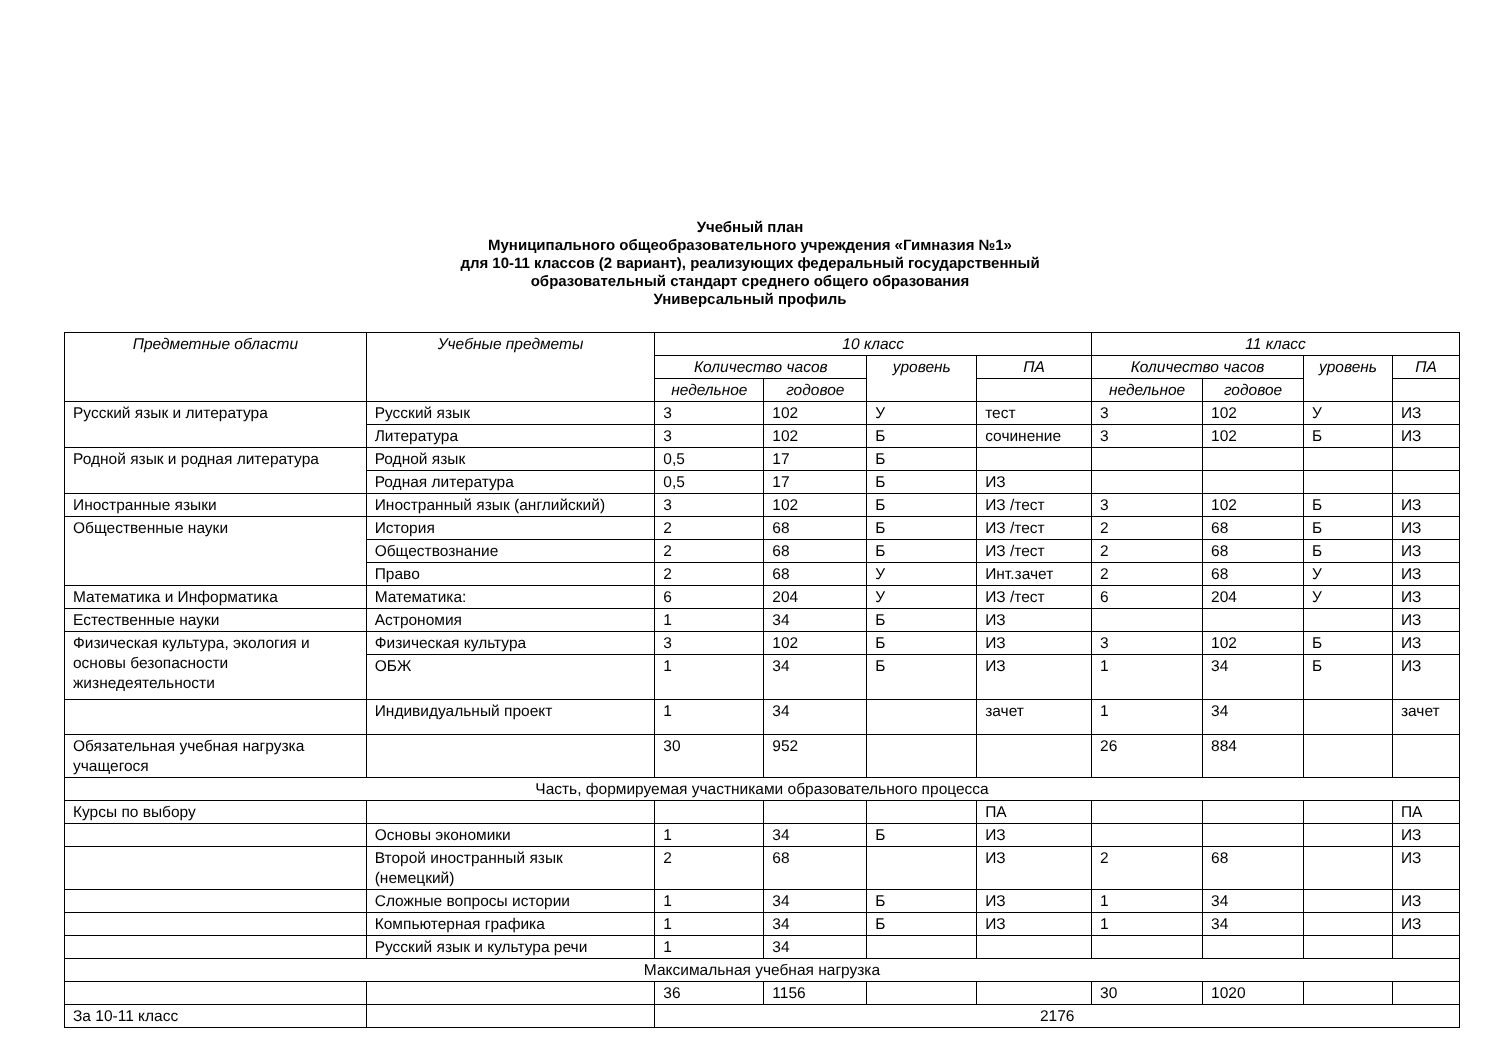Учебный план
Муниципального общеобразовательного учреждения «Гимназия №1»
для 10-11 классов (2 вариант), реализующих федеральный государственный
образовательный стандарт среднего общего образования
Универсальный профиль
| Предметные области | Учебные предметы | 10 класс | | | | 11 класс | | | |
| --- | --- | --- | --- | --- | --- | --- | --- | --- | --- |
| | | Количество часов | | уровень | ПА | Количество часов | | уровень | ПА |
| | | недельное | годовое | | | недельное | годовое | | |
| Русский язык и литература | Русский язык | 3 | 102 | У | тест | 3 | 102 | У | ИЗ |
| | Литература | 3 | 102 | Б | сочинение | 3 | 102 | Б | ИЗ |
| Родной язык и родная литература | Родной язык | 0,5 | 17 | Б | | | | | |
| | Родная литература | 0,5 | 17 | Б | ИЗ | | | | |
| Иностранные языки | Иностранный язык (английский) | 3 | 102 | Б | ИЗ /тест | 3 | 102 | Б | ИЗ |
| Общественные науки | История | 2 | 68 | Б | ИЗ /тест | 2 | 68 | Б | ИЗ |
| | Обществознание | 2 | 68 | Б | ИЗ /тест | 2 | 68 | Б | ИЗ |
| | Право | 2 | 68 | У | Инт.зачет | 2 | 68 | У | ИЗ |
| Математика и Информатика | Математика: | 6 | 204 | У | ИЗ /тест | 6 | 204 | У | ИЗ |
| Естественные науки | Астрономия | 1 | 34 | Б | ИЗ | | | | ИЗ |
| Физическая культура, экология и основы безопасности жизнедеятельности | Физическая культура | 3 | 102 | Б | ИЗ | 3 | 102 | Б | ИЗ |
| | ОБЖ | 1 | 34 | Б | ИЗ | 1 | 34 | Б | ИЗ |
| | Индивидуальный проект | 1 | 34 | | зачет | 1 | 34 | | зачет |
| Обязательная учебная нагрузка учащегося | | 30 | 952 | | | 26 | 884 | | |
| Часть, формируемая участниками образовательного процесса | | | | | | | | | |
| Курсы по выбору | | | | | ПА | | | | ПА |
| | Основы экономики | 1 | 34 | Б | ИЗ | | | | ИЗ |
| | Второй иностранный язык (немецкий) | 2 | 68 | | ИЗ | 2 | 68 | | ИЗ |
| | Сложные вопросы истории | 1 | 34 | Б | ИЗ | 1 | 34 | | ИЗ |
| | Компьютерная графика | 1 | 34 | Б | ИЗ | 1 | 34 | | ИЗ |
| | Русский язык и культура речи | 1 | 34 | | | | | | |
| Максимальная учебная нагрузка | | | | | | | | | |
| | | 36 | 1156 | | | 30 | 1020 | | |
| За 10-11 класс | | 2176 | | | | | | | |